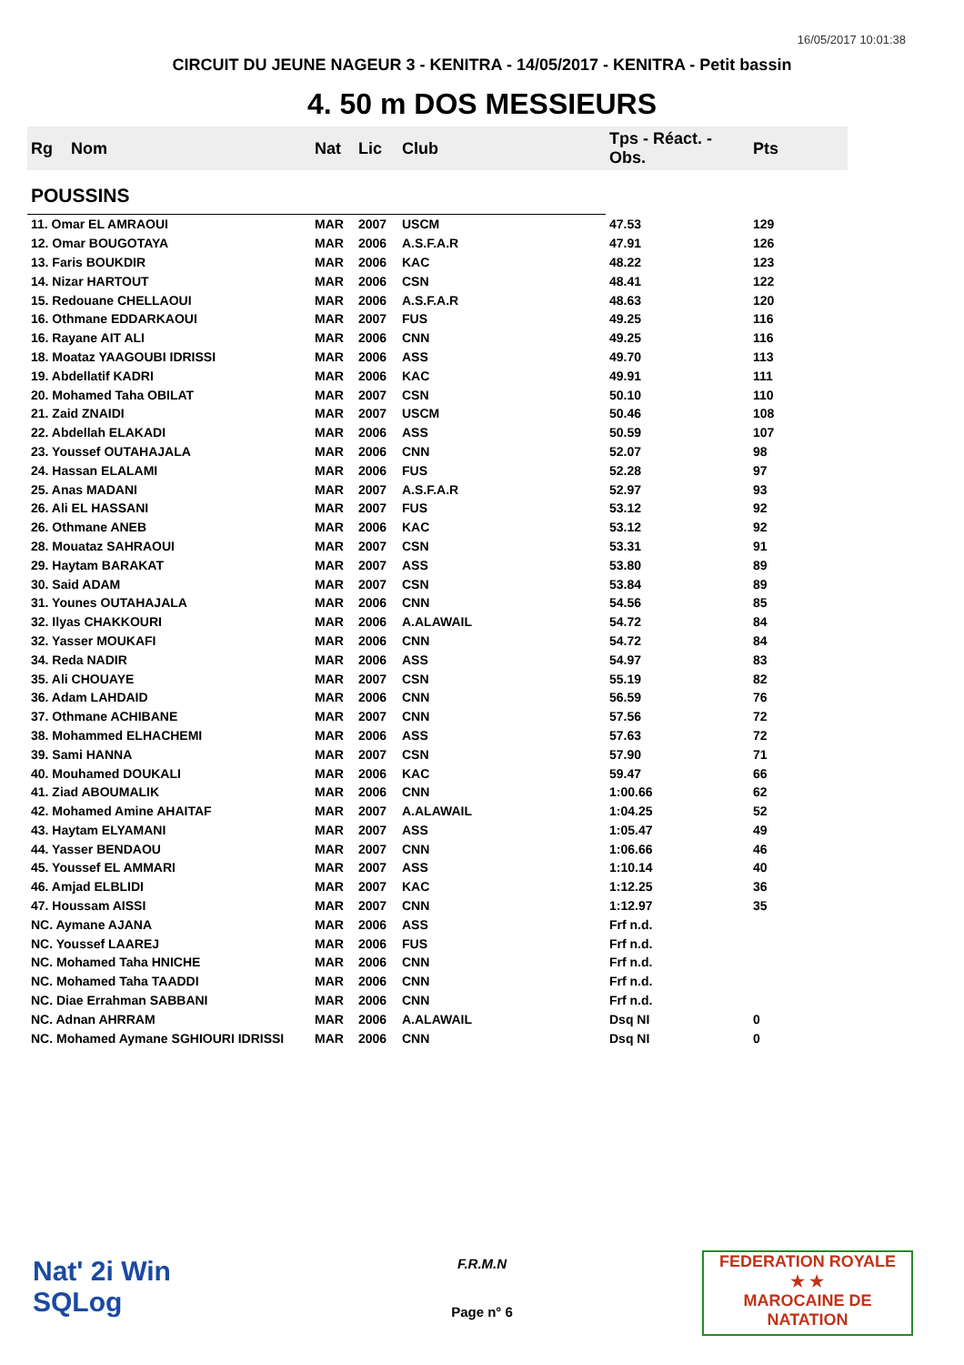16/05/2017 10:01:38
CIRCUIT DU JEUNE NAGEUR 3 - KENITRA - 14/05/2017 - KENITRA - Petit bassin
4. 50 m DOS MESSIEURS
| Rg | Nom | Nat | Lic | Club | Tps - Réact. - Obs. | Pts |
| --- | --- | --- | --- | --- | --- | --- |
| POUSSINS | | | | | | |
| 11. Omar EL AMRAOUI | | MAR | 2007 | USCM | 47.53 | 129 |
| 12. Omar BOUGOTAYA | | MAR | 2006 | A.S.F.A.R | 47.91 | 126 |
| 13. Faris BOUKDIR | | MAR | 2006 | KAC | 48.22 | 123 |
| 14. Nizar HARTOUT | | MAR | 2006 | CSN | 48.41 | 122 |
| 15. Redouane CHELLAOUI | | MAR | 2006 | A.S.F.A.R | 48.63 | 120 |
| 16. Othmane EDDARKAOUI | | MAR | 2007 | FUS | 49.25 | 116 |
| 16. Rayane AIT ALI | | MAR | 2006 | CNN | 49.25 | 116 |
| 18. Moataz YAAGOUBI IDRISSI | | MAR | 2006 | ASS | 49.70 | 113 |
| 19. Abdellatif KADRI | | MAR | 2006 | KAC | 49.91 | 111 |
| 20. Mohamed Taha OBILAT | | MAR | 2007 | CSN | 50.10 | 110 |
| 21. Zaid ZNAIDI | | MAR | 2007 | USCM | 50.46 | 108 |
| 22. Abdellah ELAKADI | | MAR | 2006 | ASS | 50.59 | 107 |
| 23. Youssef OUTAHAJALA | | MAR | 2006 | CNN | 52.07 | 98 |
| 24. Hassan ELALAMI | | MAR | 2006 | FUS | 52.28 | 97 |
| 25. Anas MADANI | | MAR | 2007 | A.S.F.A.R | 52.97 | 93 |
| 26. Ali EL HASSANI | | MAR | 2007 | FUS | 53.12 | 92 |
| 26. Othmane ANEB | | MAR | 2006 | KAC | 53.12 | 92 |
| 28. Mouataz SAHRAOUI | | MAR | 2007 | CSN | 53.31 | 91 |
| 29. Haytam BARAKAT | | MAR | 2007 | ASS | 53.80 | 89 |
| 30. Said ADAM | | MAR | 2007 | CSN | 53.84 | 89 |
| 31. Younes OUTAHAJALA | | MAR | 2006 | CNN | 54.56 | 85 |
| 32. Ilyas CHAKKOURI | | MAR | 2006 | A.ALAWAIL | 54.72 | 84 |
| 32. Yasser MOUKAFI | | MAR | 2006 | CNN | 54.72 | 84 |
| 34. Reda NADIR | | MAR | 2006 | ASS | 54.97 | 83 |
| 35. Ali CHOUAYE | | MAR | 2007 | CSN | 55.19 | 82 |
| 36. Adam LAHDAID | | MAR | 2006 | CNN | 56.59 | 76 |
| 37. Othmane ACHIBANE | | MAR | 2007 | CNN | 57.56 | 72 |
| 38. Mohammed ELHACHEMI | | MAR | 2006 | ASS | 57.63 | 72 |
| 39. Sami HANNA | | MAR | 2007 | CSN | 57.90 | 71 |
| 40. Mouhamed DOUKALI | | MAR | 2006 | KAC | 59.47 | 66 |
| 41. Ziad ABOUMALIK | | MAR | 2006 | CNN | 1:00.66 | 62 |
| 42. Mohamed Amine AHAITAF | | MAR | 2007 | A.ALAWAIL | 1:04.25 | 52 |
| 43. Haytam ELYAMANI | | MAR | 2007 | ASS | 1:05.47 | 49 |
| 44. Yasser BENDAOU | | MAR | 2007 | CNN | 1:06.66 | 46 |
| 45. Youssef EL AMMARI | | MAR | 2007 | ASS | 1:10.14 | 40 |
| 46. Amjad ELBLIDI | | MAR | 2007 | KAC | 1:12.25 | 36 |
| 47. Houssam AISSI | | MAR | 2007 | CNN | 1:12.97 | 35 |
| NC. Aymane AJANA | | MAR | 2006 | ASS | Frf n.d. | |
| NC. Youssef LAAREJ | | MAR | 2006 | FUS | Frf n.d. | |
| NC. Mohamed Taha HNICHE | | MAR | 2006 | CNN | Frf n.d. | |
| NC. Mohamed Taha TAADDI | | MAR | 2006 | CNN | Frf n.d. | |
| NC. Diae Errahman SABBANI | | MAR | 2006 | CNN | Frf n.d. | |
| NC. Adnan AHRRAM | | MAR | 2006 | A.ALAWAIL | Dsq NI | 0 |
| NC. Mohamed Aymane SGHIOURI IDRISSI | | MAR | 2006 | CNN | Dsq NI | 0 |
Nat' 2i Win
SQLog
F.R.M.N
Page n° 6
FEDERATION ROYALE
★ ★
MAROCAINE DE NATATION